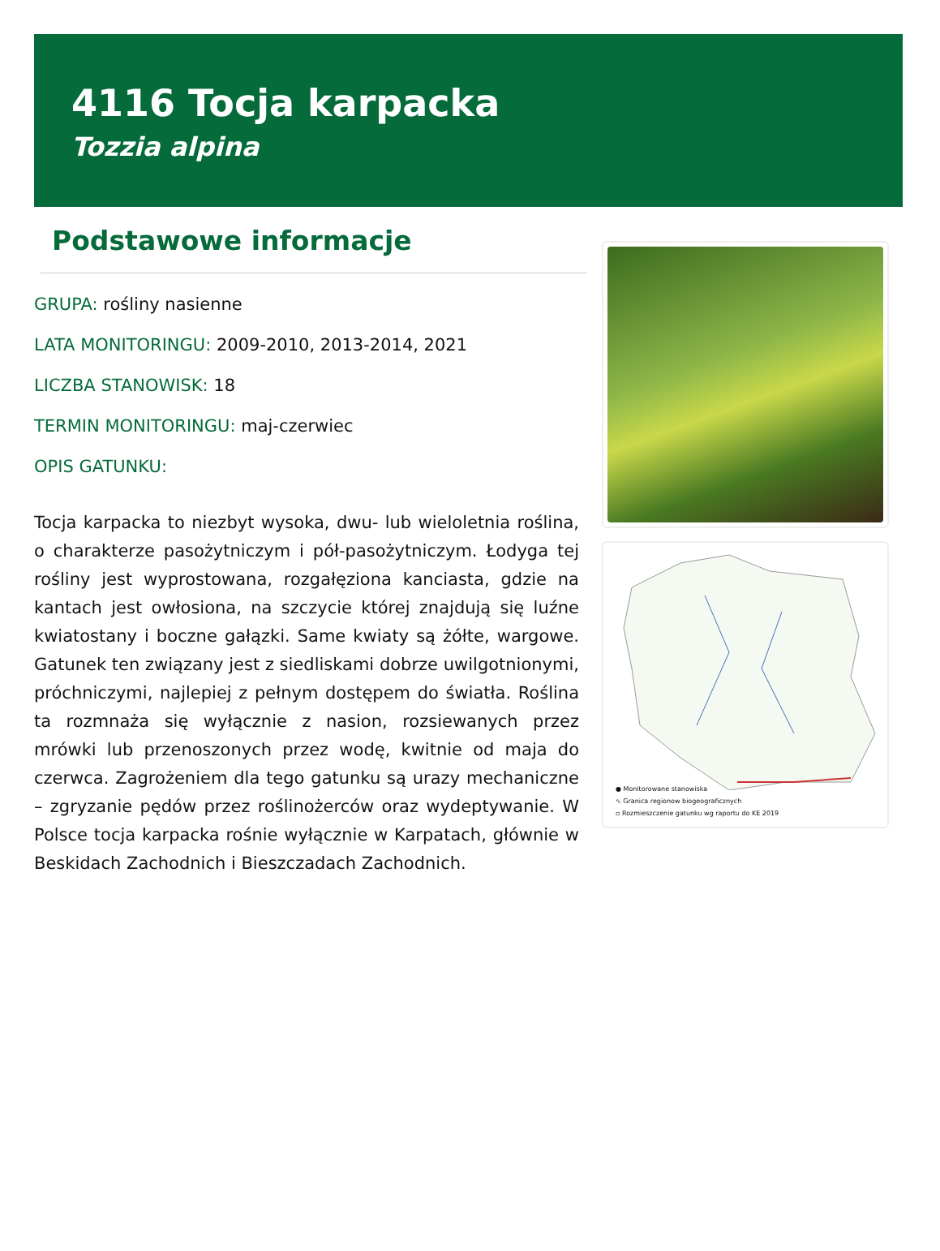4116 Tocja karpacka
Tozzia alpina
Podstawowe informacje
GRUPA: rośliny nasienne
LATA MONITORINGU: 2009-2010, 2013-2014, 2021
LICZBA STANOWISK: 18
TERMIN MONITORINGU: maj-czerwiec
OPIS GATUNKU:
Tocja karpacka to niezbyt wysoka, dwu- lub wieloletnia roślina, o charakterze pasożytniczym i pół-pasożytniczym. Łodyga tej rośliny jest wyprostowana, rozgałęziona kanciasta, gdzie na kantach jest owłosiona, na szczycie której znajdują się luźne kwiatostany i boczne gałązki. Same kwiaty są żółte, wargowe. Gatunek ten związany jest z siedliskami dobrze uwilgotnionymi, próchniczymi, najlepiej z pełnym dostępem do światła. Roślina ta rozmnaża się wyłącznie z nasion, rozsiewanych przez mrówki lub przenoszonych przez wodę, kwitnie od maja do czerwca. Zagrożeniem dla tego gatunku są urazy mechaniczne – zgryzanie pędów przez roślinożerców oraz wydeptywanie. W Polsce tocja karpacka rośnie wyłącznie w Karpatach, głównie w Beskidach Zachodnich i Bieszczadach Zachodnich.
● Monitorowane stanowiska
∿ Granica regionow biogeograficznych
▫ Rozmieszczenie gatunku wg raportu do KE 2019